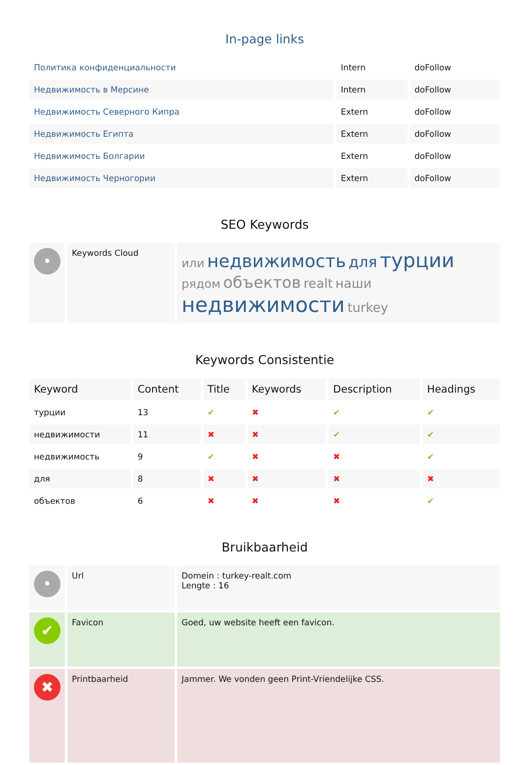In-page links
| Политика конфиденциальности | Intern | doFollow |
| Недвижимость в Мерсине | Intern | doFollow |
| Недвижимость Северного Кипра | Extern | doFollow |
| Недвижимость Египта | Extern | doFollow |
| Недвижимость Болгарии | Extern | doFollow |
| Недвижимость Черногории | Extern | doFollow |
SEO Keywords
| • | Keywords Cloud | или недвижимость для турции рядом объектов realt наши недвижимости turkey |
Keywords Consistentie
| Keyword | Content | Title | Keywords | Description | Headings |
| --- | --- | --- | --- | --- | --- |
| турции | 13 | ✔ | ✖ | ✔ | ✔ |
| недвижимости | 11 | ✖ | ✖ | ✔ | ✔ |
| недвижимость | 9 | ✔ | ✖ | ✖ | ✔ |
| для | 8 | ✖ | ✖ | ✖ | ✖ |
| объектов | 6 | ✖ | ✖ | ✖ | ✔ |
Bruikbaarheid
| • | Url | Domein : turkey-realt.com Lengte : 16 |
| ✔ | Favicon | Goed, uw website heeft een favicon. |
| ✖ | Printbaarheid | Jammer. We vonden geen Print-Vriendelijke CSS. |